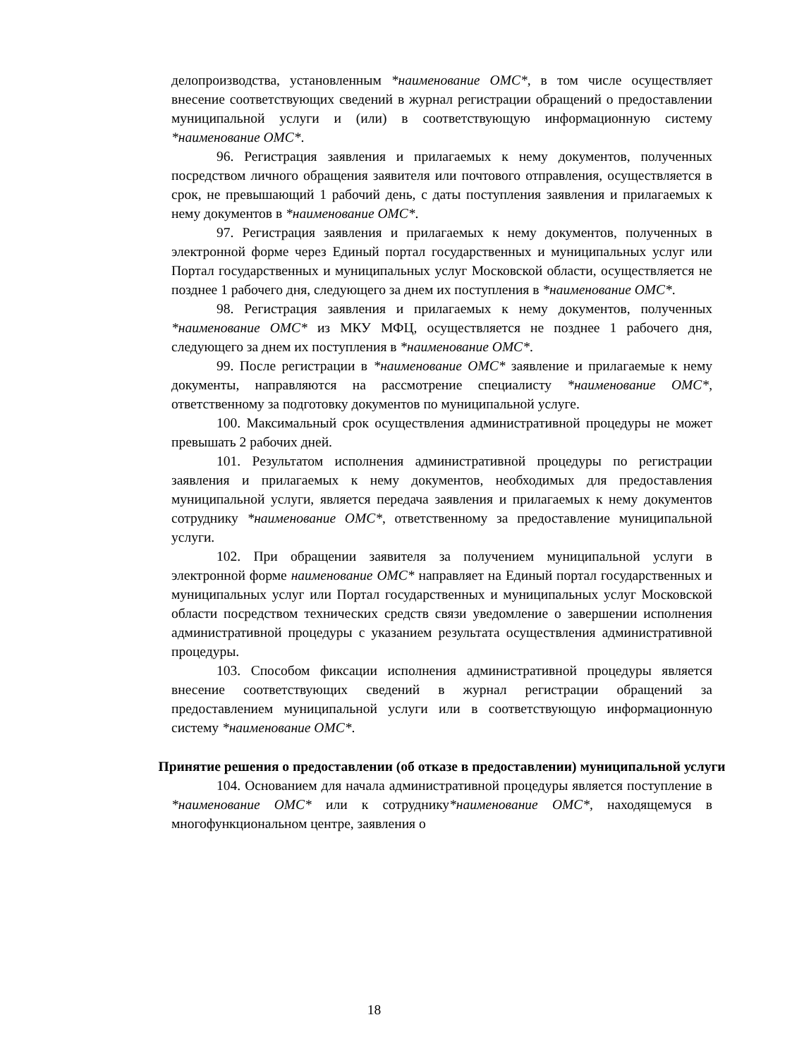делопроизводства, установленным *наименование ОМС*, в том числе осуществляет внесение соответствующих сведений в журнал регистрации обращений о предоставлении муниципальной услуги и (или) в соответствующую информационную систему *наименование ОМС*.
96. Регистрация заявления и прилагаемых к нему документов, полученных посредством личного обращения заявителя или почтового отправления, осуществляется в срок, не превышающий 1 рабочий день, с даты поступления заявления и прилагаемых к нему документов в *наименование ОМС*.
97. Регистрация заявления и прилагаемых к нему документов, полученных в электронной форме через Единый портал государственных и муниципальных услуг или Портал государственных и муниципальных услуг Московской области, осуществляется не позднее 1 рабочего дня, следующего за днем их поступления в *наименование ОМС*.
98. Регистрация заявления и прилагаемых к нему документов, полученных *наименование ОМС* из МКУ МФЦ, осуществляется не позднее 1 рабочего дня, следующего за днем их поступления в *наименование ОМС*.
99. После регистрации в *наименование ОМС* заявление и прилагаемые к нему документы, направляются на рассмотрение специалисту *наименование ОМС*, ответственному за подготовку документов по муниципальной услуге.
100. Максимальный срок осуществления административной процедуры не может превышать 2 рабочих дней.
101. Результатом исполнения административной процедуры по регистрации заявления и прилагаемых к нему документов, необходимых для предоставления муниципальной услуги, является передача заявления и прилагаемых к нему документов сотруднику *наименование ОМС*, ответственному за предоставление муниципальной услуги.
102. При обращении заявителя за получением муниципальной услуги в электронной форме наименование ОМС* направляет на Единый портал государственных и муниципальных услуг или Портал государственных и муниципальных услуг Московской области посредством технических средств связи уведомление о завершении исполнения административной процедуры с указанием результата осуществления административной процедуры.
103. Способом фиксации исполнения административной процедуры является внесение соответствующих сведений в журнал регистрации обращений за предоставлением муниципальной услуги или в соответствующую информационную систему *наименование ОМС*.
Принятие решения о предоставлении (об отказе в предоставлении) муниципальной услуги
104. Основанием для начала административной процедуры является поступление в *наименование ОМС* или к сотруднику*наименование ОМС*, находящемуся в многофункциональном центре, заявления о
18